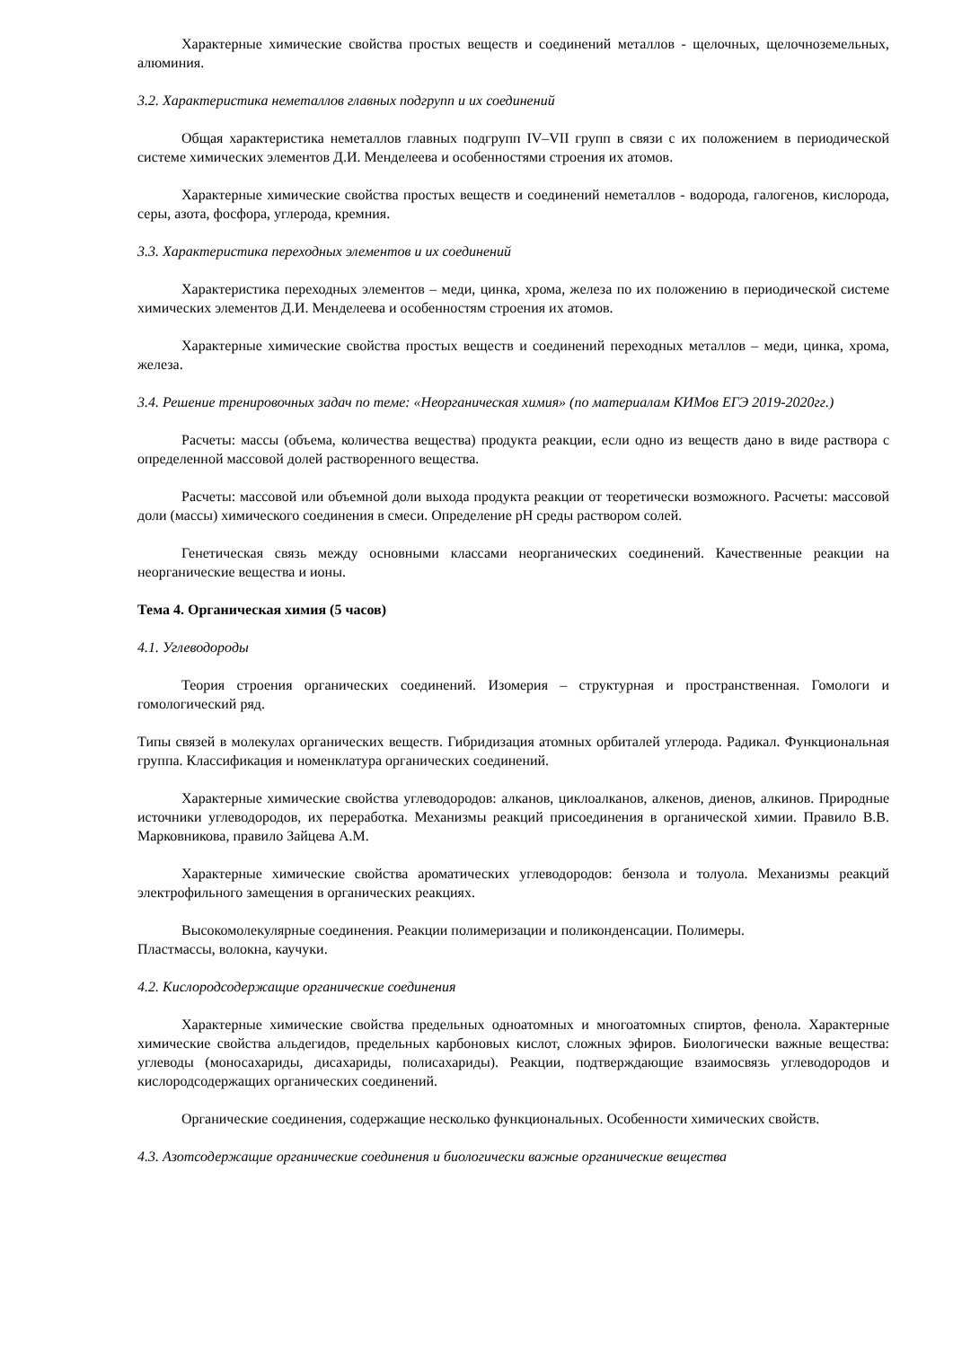Характерные химические свойства простых веществ и соединений металлов - щелочных, щелочноземельных, алюминия.
3.2. Характеристика неметаллов главных подгрупп и их соединений
Общая характеристика неметаллов главных подгрупп IV–VII групп в связи с их положением в периодической системе химических элементов Д.И. Менделеева и особенностями строения их атомов.
Характерные химические свойства простых веществ и соединений неметаллов - водорода, галогенов, кислорода, серы, азота, фосфора, углерода, кремния.
3.3. Характеристика переходных элементов и их соединений
Характеристика переходных элементов – меди, цинка, хрома, железа по их положению в периодической системе химических элементов Д.И. Менделеева и особенностям строения их атомов.
Характерные химические свойства простых веществ и соединений переходных металлов – меди, цинка, хрома, железа.
3.4. Решение тренировочных задач по теме: «Неорганическая химия» (по материалам КИМов ЕГЭ 2019-2020гг.)
Расчеты: массы (объема, количества вещества) продукта реакции, если одно из веществ дано в виде раствора с определенной массовой долей растворенного вещества.
Расчеты: массовой или объемной доли выхода продукта реакции от теоретически возможного. Расчеты: массовой доли (массы) химического соединения в смеси. Определение pH среды раствором солей.
Генетическая связь между основными классами неорганических соединений. Качественные реакции на неорганические вещества и ионы.
Тема 4. Органическая химия (5 часов)
4.1. Углеводороды
Теория строения органических соединений. Изомерия – структурная и пространственная. Гомологи и гомологический ряд.
Типы связей в молекулах органических веществ. Гибридизация атомных орбиталей углерода. Радикал. Функциональная группа. Классификация и номенклатура органических соединений.
Характерные химические свойства углеводородов: алканов, циклоалканов, алкенов, диенов, алкинов. Природные источники углеводородов, их переработка. Механизмы реакций присоединения в органической химии. Правило В.В. Марковникова, правило Зайцева А.М.
Характерные химические свойства ароматических углеводородов: бензола и толуола. Механизмы реакций электрофильного замещения в органических реакциях.
Высокомолекулярные соединения. Реакции полимеризации и поликонденсации. Полимеры.
Пластмассы, волокна, каучуки.
4.2. Кислородсодержащие органические соединения
Характерные химические свойства предельных одноатомных и многоатомных спиртов, фенола. Характерные химические свойства альдегидов, предельных карбоновых кислот, сложных эфиров. Биологически важные вещества: углеводы (моносахариды, дисахариды, полисахариды). Реакции, подтверждающие взаимосвязь углеводородов и кислородсодержащих органических соединений.
Органические соединения, содержащие несколько функциональных. Особенности химических свойств.
4.3. Азотсодержащие органические соединения и биологически важные органические вещества